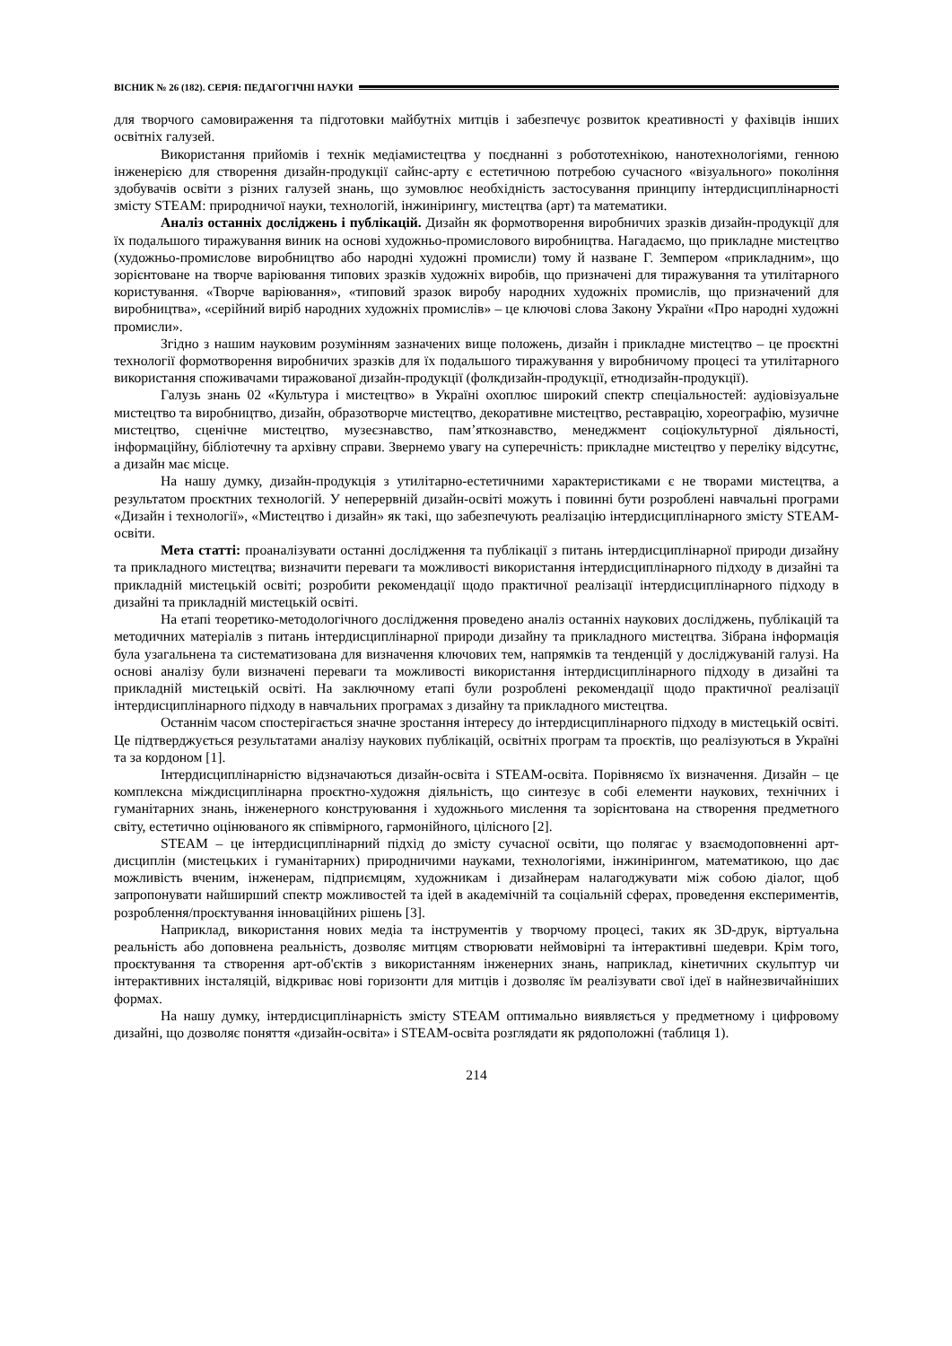ВІСНИК № 26 (182). СЕРІЯ: ПЕДАГОГІЧНІ НАУКИ
для творчого самовираження та підготовки майбутніх митців і забезпечує розвиток креативності у фахівців інших освітніх галузей.
Використання прийомів і технік медіамистецтва у поєднанні з робототехнікою, нанотехнологіями, генною інженерією для створення дизайн-продукції сайнс-арту є естетичною потребою сучасного «візуального» покоління здобувачів освіти з різних галузей знань, що зумовлює необхідність застосування принципу інтердисциплінарності змісту STEAM: природничої науки, технологій, інжинірингу, мистецтва (арт) та математики.
Аналіз останніх досліджень і публікацій. Дизайн як формотворення виробничих зразків дизайн-продукції для їх подальшого тиражування виник на основі художньо-промислового виробництва. Нагадаємо, що прикладне мистецтво (художньо-промислове виробництво або народні художні промисли) тому й назване Г. Земпером «прикладним», що зорієнтоване на творче варіювання типових зразків художніх виробів, що призначені для тиражування та утилітарного користування. «Творче варіювання», «типовий зразок виробу народних художніх промислів, що призначений для виробництва», «серійний виріб народних художніх промислів» – це ключові слова Закону України «Про народні художні промисли».
Згідно з нашим науковим розумінням зазначених вище положень, дизайн і прикладне мистецтво – це проєктні технології формотворення виробничих зразків для їх подальшого тиражування у виробничому процесі та утилітарного використання споживачами тиражованої дизайн-продукції (фолкдизайн-продукції, етнодизайн-продукції).
Галузь знань 02 «Культура і мистецтво» в Україні охоплює широкий спектр спеціальностей: аудіовізуальне мистецтво та виробництво, дизайн, образотворче мистецтво, декоративне мистецтво, реставрацію, хореографію, музичне мистецтво, сценічне мистецтво, музеєзнавство, пам’яткознавство, менеджмент соціокультурної діяльності, інформаційну, бібліотечну та архівну справи. Звернемо увагу на суперечність: прикладне мистецтво у переліку відсутнє, а дизайн має місце.
На нашу думку, дизайн-продукція з утилітарно-естетичними характеристиками є не творами мистецтва, а результатом проєктних технологій. У неперервній дизайн-освіті можуть і повинні бути розроблені навчальні програми «Дизайн і технології», «Мистецтво і дизайн» як такі, що забезпечують реалізацію інтердисциплінарного змісту STEAM-освіти.
Мета статті: проаналізувати останні дослідження та публікації з питань інтердисциплінарної природи дизайну та прикладного мистецтва; визначити переваги та можливості використання інтердисциплінарного підходу в дизайні та прикладній мистецькій освіті; розробити рекомендації щодо практичної реалізації інтердисциплінарного підходу в дизайні та прикладній мистецькій освіті.
На етапі теоретико-методологічного дослідження проведено аналіз останніх наукових досліджень, публікацій та методичних матеріалів з питань інтердисциплінарної природи дизайну та прикладного мистецтва. Зібрана інформація була узагальнена та систематизована для визначення ключових тем, напрямків та тенденцій у досліджуваній галузі. На основі аналізу були визначені переваги та можливості використання інтердисциплінарного підходу в дизайні та прикладній мистецькій освіті. На заключному етапі були розроблені рекомендації щодо практичної реалізації інтердисциплінарного підходу в навчальних програмах з дизайну та прикладного мистецтва.
Останнім часом спостерігається значне зростання інтересу до інтердисциплінарного підходу в мистецькій освіті. Це підтверджується результатами аналізу наукових публікацій, освітніх програм та проєктів, що реалізуються в Україні та за кордоном [1].
Інтердисциплінарністю відзначаються дизайн-освіта і STEAM-освіта. Порівняємо їх визначення. Дизайн – це комплексна міждисциплінарна проєктно-художня діяльність, що синтезує в собі елементи наукових, технічних і гуманітарних знань, інженерного конструювання і художнього мислення та зорієнтована на створення предметного світу, естетично оцінюваного як співмірного, гармонійного, цілісного [2].
STEAM – це інтердисциплінарний підхід до змісту сучасної освіти, що полягає у взаємодоповненні арт-дисциплін (мистецьких і гуманітарних) природничими науками, технологіями, інжинірингом, математикою, що дає можливість вченим, інженерам, підприємцям, художникам і дизайнерам налагоджувати між собою діалог, щоб запропонувати найширший спектр можливостей та ідей в академічній та соціальній сферах, проведення експериментів, розроблення/проєктування інноваційних рішень [3].
Наприклад, використання нових медіа та інструментів у творчому процесі, таких як 3D-друк, віртуальна реальність або доповнена реальність, дозволяє митцям створювати неймовірні та інтерактивні шедеври. Крім того, проєктування та створення арт-об'єктів з використанням інженерних знань, наприклад, кінетичних скульптур чи інтерактивних інсталяцій, відкриває нові горизонти для митців і дозволяє їм реалізувати свої ідеї в найнезвичайніших формах.
На нашу думку, інтердисциплінарність змісту STEAM оптимально виявляється у предметному і цифровому дизайні, що дозволяє поняття «дизайн-освіта» і STEAM-освіта розглядати як рядоположні (таблиця 1).
214